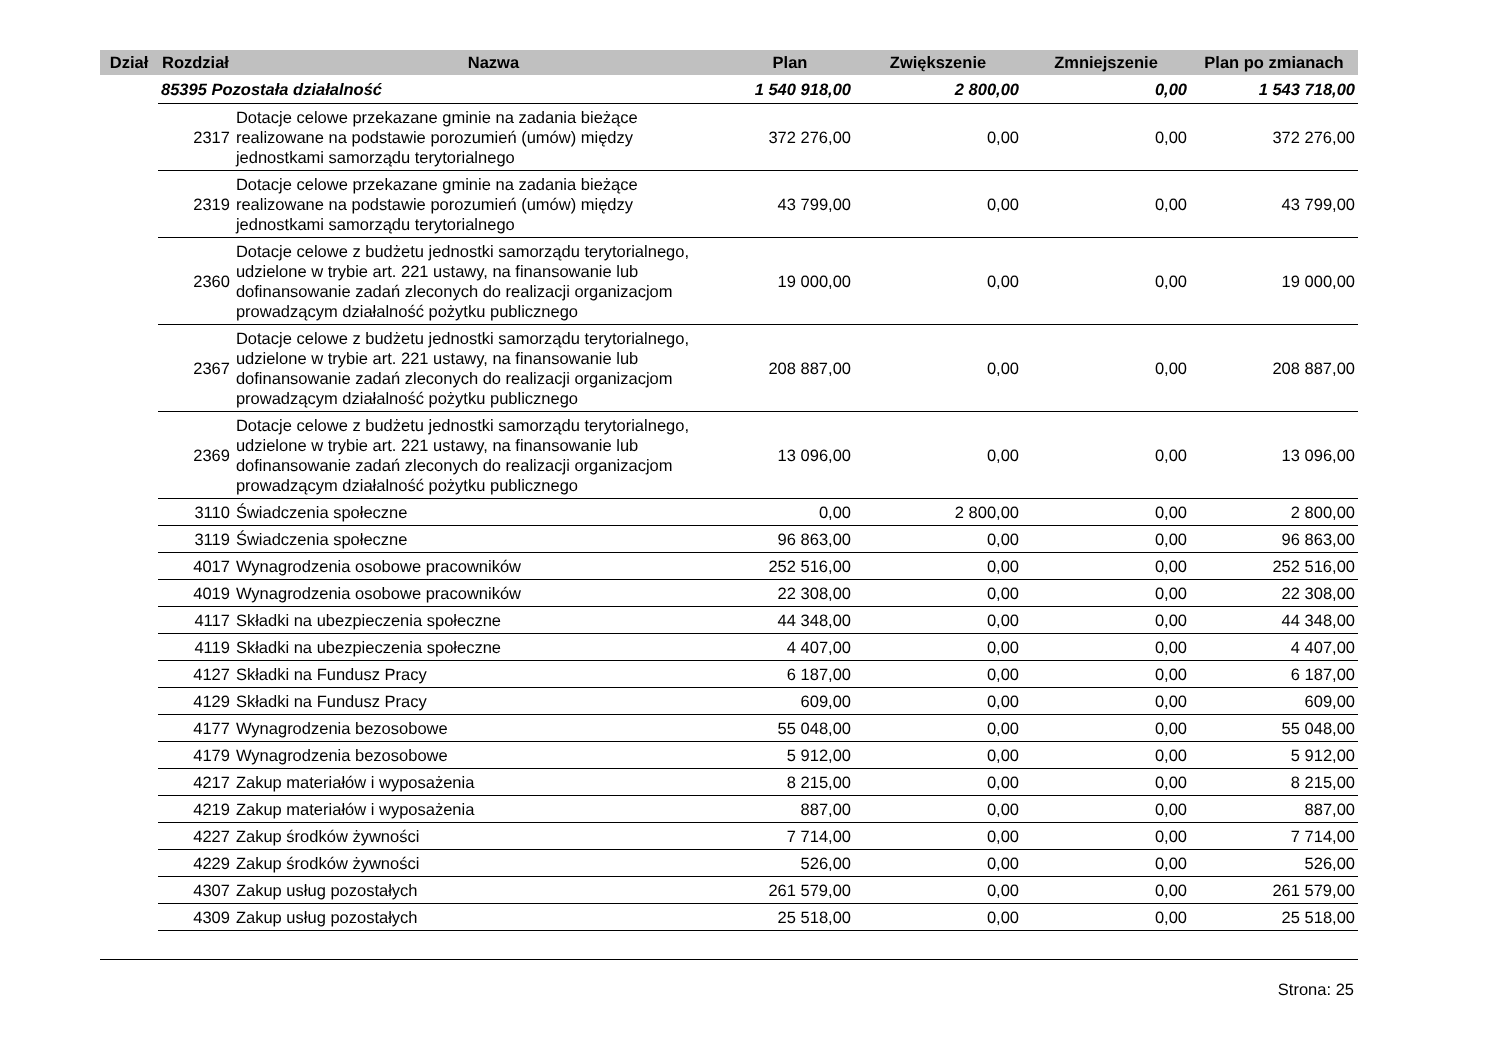| Dział | Rozdział | | Nazwa | Plan | Zwiększenie | Zmniejszenie | Plan po zmianach |
| --- | --- | --- | --- | --- | --- | --- | --- |
| | 85395 Pozostała działalność | | | 1 540 918,00 | 2 800,00 | 0,00 | 1 543 718,00 |
| | 2317 | Dotacje celowe przekazane gminie na zadania bieżące realizowane na podstawie porozumień (umów) między jednostkami samorządu terytorialnego | | 372 276,00 | 0,00 | 0,00 | 372 276,00 |
| | 2319 | Dotacje celowe przekazane gminie na zadania bieżące realizowane na podstawie porozumień (umów) między jednostkami samorządu terytorialnego | | 43 799,00 | 0,00 | 0,00 | 43 799,00 |
| | 2360 | Dotacje celowe z budżetu jednostki samorządu terytorialnego, udzielone w trybie art. 221 ustawy, na finansowanie lub dofinansowanie zadań zleconych do realizacji organizacjom prowadzącym działalność pożytku publicznego | | 19 000,00 | 0,00 | 0,00 | 19 000,00 |
| | 2367 | Dotacje celowe z budżetu jednostki samorządu terytorialnego, udzielone w trybie art. 221 ustawy, na finansowanie lub dofinansowanie zadań zleconych do realizacji organizacjom prowadzącym działalność pożytku publicznego | | 208 887,00 | 0,00 | 0,00 | 208 887,00 |
| | 2369 | Dotacje celowe z budżetu jednostki samorządu terytorialnego, udzielone w trybie art. 221 ustawy, na finansowanie lub dofinansowanie zadań zleconych do realizacji organizacjom prowadzącym działalność pożytku publicznego | | 13 096,00 | 0,00 | 0,00 | 13 096,00 |
| | 3110 | Świadczenia społeczne | | 0,00 | 2 800,00 | 0,00 | 2 800,00 |
| | 3119 | Świadczenia społeczne | | 96 863,00 | 0,00 | 0,00 | 96 863,00 |
| | 4017 | Wynagrodzenia osobowe pracowników | | 252 516,00 | 0,00 | 0,00 | 252 516,00 |
| | 4019 | Wynagrodzenia osobowe pracowników | | 22 308,00 | 0,00 | 0,00 | 22 308,00 |
| | 4117 | Składki na ubezpieczenia społeczne | | 44 348,00 | 0,00 | 0,00 | 44 348,00 |
| | 4119 | Składki na ubezpieczenia społeczne | | 4 407,00 | 0,00 | 0,00 | 4 407,00 |
| | 4127 | Składki na Fundusz Pracy | | 6 187,00 | 0,00 | 0,00 | 6 187,00 |
| | 4129 | Składki na Fundusz Pracy | | 609,00 | 0,00 | 0,00 | 609,00 |
| | 4177 | Wynagrodzenia bezosobowe | | 55 048,00 | 0,00 | 0,00 | 55 048,00 |
| | 4179 | Wynagrodzenia bezosobowe | | 5 912,00 | 0,00 | 0,00 | 5 912,00 |
| | 4217 | Zakup materiałów i wyposażenia | | 8 215,00 | 0,00 | 0,00 | 8 215,00 |
| | 4219 | Zakup materiałów i wyposażenia | | 887,00 | 0,00 | 0,00 | 887,00 |
| | 4227 | Zakup środków żywności | | 7 714,00 | 0,00 | 0,00 | 7 714,00 |
| | 4229 | Zakup środków żywności | | 526,00 | 0,00 | 0,00 | 526,00 |
| | 4307 | Zakup usług pozostałych | | 261 579,00 | 0,00 | 0,00 | 261 579,00 |
| | 4309 | Zakup usług pozostałych | | 25 518,00 | 0,00 | 0,00 | 25 518,00 |
Strona: 25